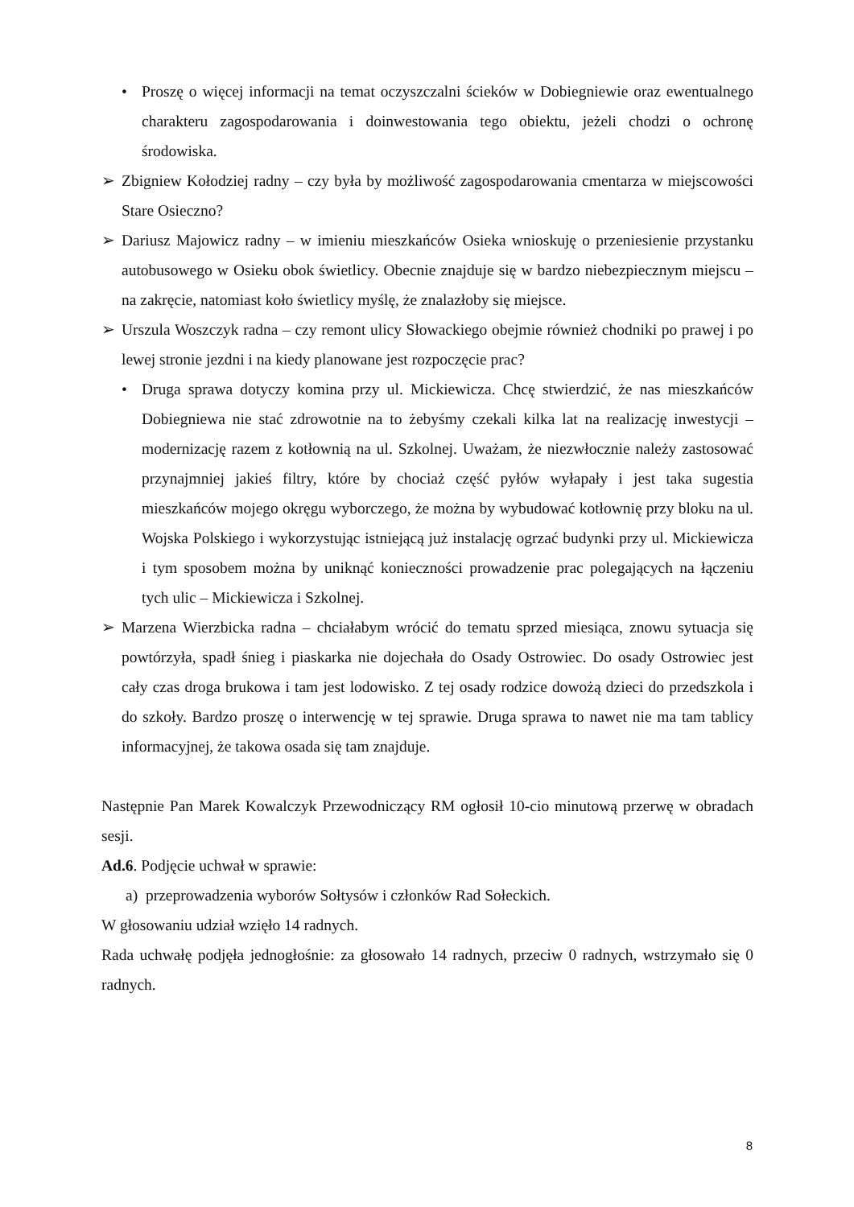• Proszę o więcej informacji na temat oczyszczalni ścieków w Dobiegniewie oraz ewentualnego charakteru zagospodarowania i doinwestowania tego obiektu, jeżeli chodzi o ochronę środowiska.
➢ Zbigniew Kołodziej radny – czy była by możliwość zagospodarowania cmentarza w miejscowości Stare Osieczno?
➢ Dariusz Majowicz radny – w imieniu mieszkańców Osieka wnioskuję o przeniesienie przystanku autobusowego w Osieku obok świetlicy. Obecnie znajduje się w bardzo niebezpiecznym miejscu – na zakręcie, natomiast koło świetlicy myślę, że znalazłoby się miejsce.
➢ Urszula Woszczyk radna – czy remont ulicy Słowackiego obejmie również chodniki po prawej i po lewej stronie jezdni i na kiedy planowane jest rozpoczęcie prac?
• Druga sprawa dotyczy komina przy ul. Mickiewicza. Chcę stwierdzić, że nas mieszkańców Dobiegniewa nie stać zdrowotnie na to żebyśmy czekali kilka lat na realizację inwestycji – modernizację razem z kotłownią na ul. Szkolnej. Uważam, że niezwłocznie należy zastosować przynajmniej jakieś filtry, które by chociaż część pyłów wyłapały i jest taka sugestia mieszkańców mojego okręgu wyborczego, że można by wybudować kotłownię przy bloku na ul. Wojska Polskiego i wykorzystując istniejącą już instalację ogrzać budynki przy ul. Mickiewicza i tym sposobem można by uniknąć konieczności prowadzenie prac polegających na łączeniu tych ulic – Mickiewicza i Szkolnej.
➢ Marzena Wierzbicka radna – chciałabym wrócić do tematu sprzed miesiąca, znowu sytuacja się powtórzyła, spadł śnieg i piaskarka nie dojechała do Osady Ostrowiec. Do osady Ostrowiec jest cały czas droga brukowa i tam jest lodowisko. Z tej osady rodzice dowożą dzieci do przedszkola i do szkoły. Bardzo proszę o interwencję w tej sprawie. Druga sprawa to nawet nie ma tam tablicy informacyjnej, że takowa osada się tam znajduje.
Następnie Pan Marek Kowalczyk Przewodniczący RM ogłosił 10-cio minutową przerwę w obradach sesji.
Ad.6. Podjęcie uchwał w sprawie:
a) przeprowadzenia wyborów Sołtysów i członków Rad Sołeckich.
W głosowaniu udział wzięło 14 radnych.
Rada uchwałę podjęła jednogłośnie: za głosowało 14 radnych, przeciw 0 radnych, wstrzymało się 0 radnych.
8